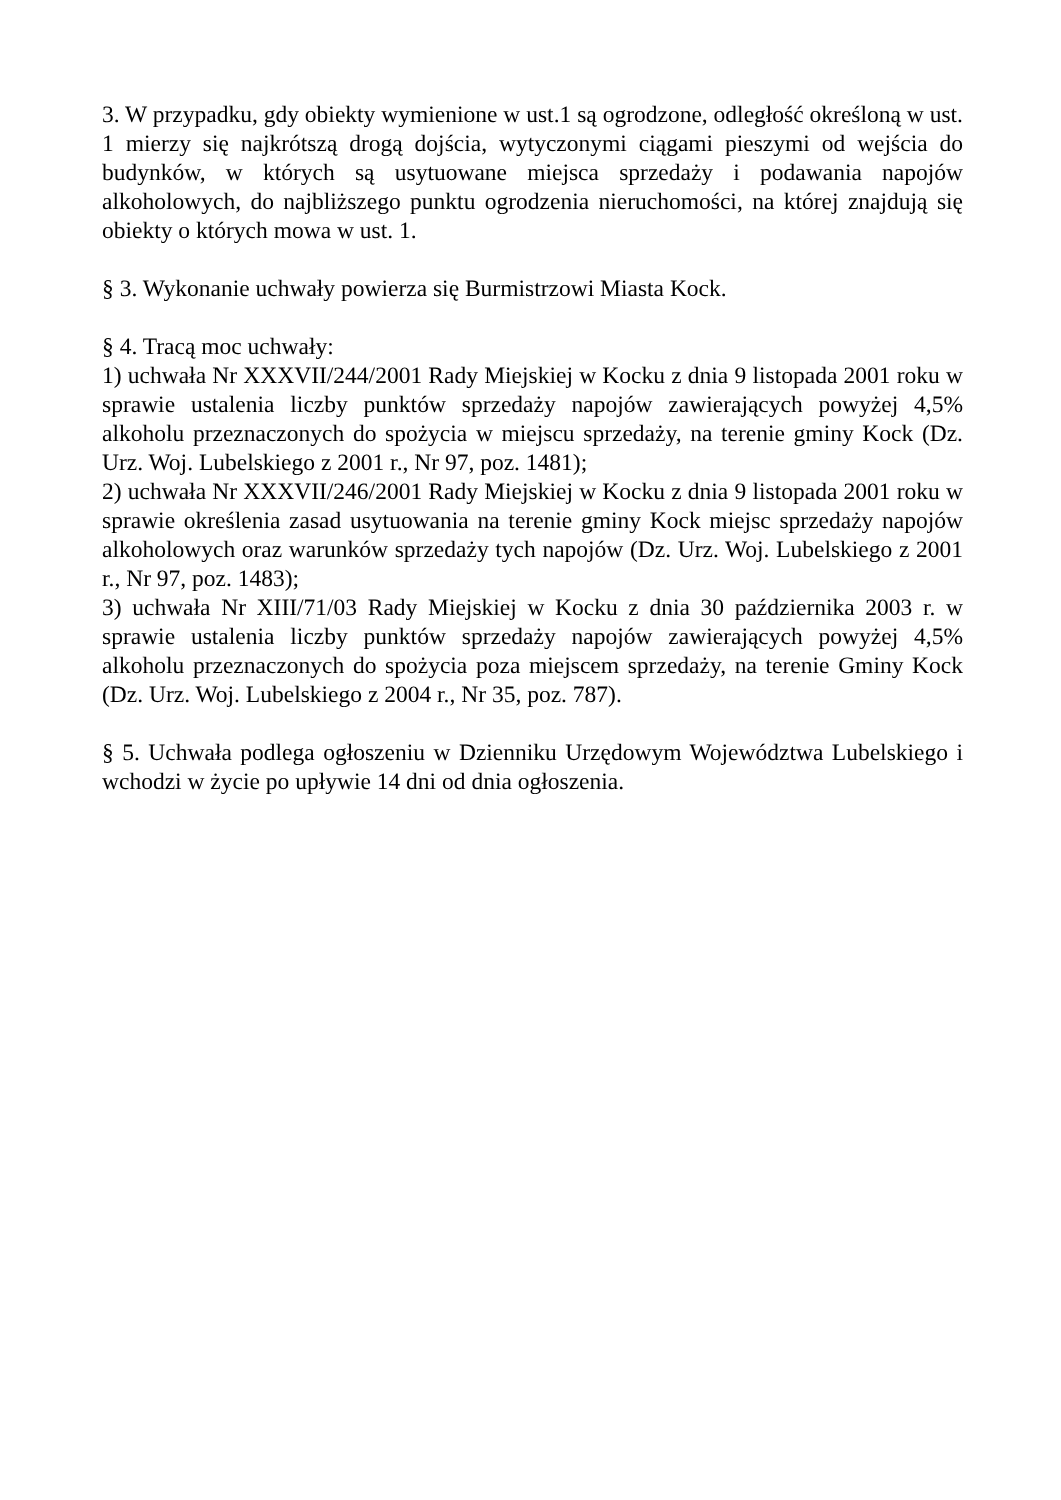3. W przypadku, gdy obiekty wymienione w ust.1 są ogrodzone, odległość określoną w ust. 1 mierzy się najkrótszą drogą dojścia, wytyczonymi ciągami pieszymi od wejścia do budynków, w których są usytuowane miejsca sprzedaży i podawania napojów alkoholowych, do najbliższego punktu ogrodzenia nieruchomości, na której znajdują się obiekty o których mowa w ust. 1.
§ 3. Wykonanie uchwały powierza się Burmistrzowi Miasta Kock.
§ 4. Tracą moc uchwały:
1) uchwała Nr XXXVII/244/2001 Rady Miejskiej w Kocku z dnia 9 listopada 2001 roku w sprawie ustalenia liczby punktów sprzedaży napojów zawierających powyżej 4,5% alkoholu przeznaczonych do spożycia w miejscu sprzedaży, na terenie gminy Kock (Dz. Urz. Woj. Lubelskiego z 2001 r., Nr 97, poz. 1481);
2) uchwała Nr XXXVII/246/2001 Rady Miejskiej w Kocku z dnia 9 listopada 2001 roku w sprawie określenia zasad usytuowania na terenie gminy Kock miejsc sprzedaży napojów alkoholowych oraz warunków sprzedaży tych napojów (Dz. Urz. Woj. Lubelskiego z 2001 r., Nr 97, poz. 1483);
3) uchwała Nr XIII/71/03 Rady Miejskiej w Kocku z dnia 30 października 2003 r. w sprawie ustalenia liczby punktów sprzedaży napojów zawierających powyżej 4,5% alkoholu przeznaczonych do spożycia poza miejscem sprzedaży, na terenie Gminy Kock (Dz. Urz. Woj. Lubelskiego z 2004 r., Nr 35, poz. 787).
§ 5. Uchwała podlega ogłoszeniu w Dzienniku Urzędowym Województwa Lubelskiego i wchodzi w życie po upływie 14 dni od dnia ogłoszenia.